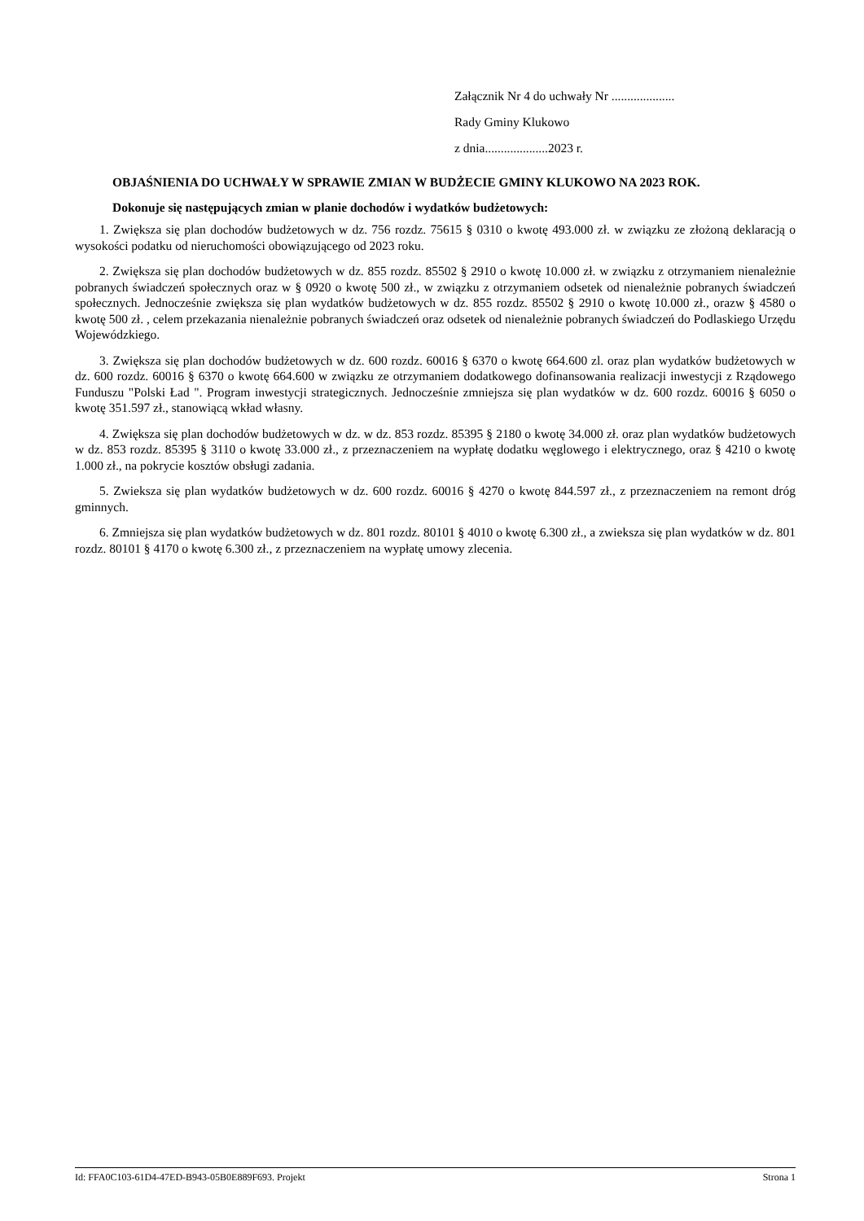Załącznik Nr 4 do uchwały Nr ....................
Rady Gminy Klukowo
z dnia....................2023 r.
OBJAŚNIENIA DO UCHWAŁY W SPRAWIE ZMIAN W BUDŻECIE GMINY KLUKOWO NA 2023 ROK.
Dokonuje się następujących zmian w planie dochodów i wydatków budżetowych:
1. Zwiększa się plan dochodów budżetowych w dz. 756 rozdz. 75615 § 0310 o kwotę 493.000 zł. w związku ze złożoną deklaracją o wysokości podatku od nieruchomości obowiązującego od 2023 roku.
2. Zwiększa się plan dochodów budżetowych w dz. 855 rozdz. 85502 § 2910 o kwotę 10.000 zł. w związku z otrzymaniem nienależnie pobranych świadczeń społecznych oraz w § 0920 o kwotę 500 zł., w związku z otrzymaniem odsetek od nienależnie pobranych świadczeń społecznych. Jednocześnie zwiększa się plan wydatków budżetowych w dz. 855 rozdz. 85502 § 2910 o kwotę 10.000 zł., orazw § 4580 o kwotę 500 zł. , celem przekazania nienależnie pobranych świadczeń oraz odsetek od nienależnie pobranych świadczeń do Podlaskiego Urzędu Wojewódzkiego.
3. Zwiększa się plan dochodów budżetowych w dz. 600 rozdz. 60016 § 6370 o kwotę 664.600 zl. oraz plan wydatków budżetowych w dz. 600 rozdz. 60016 § 6370 o kwotę 664.600 w związku ze otrzymaniem dodatkowego dofinansowania realizacji inwestycji z Rządowego Funduszu "Polski Ład ". Program inwestycji strategicznych. Jednocześnie zmniejsza się plan wydatków w dz. 600 rozdz. 60016 § 6050 o kwotę 351.597 zł., stanowiącą wkład własny.
4. Zwiększa się plan dochodów budżetowych w dz. w dz. 853 rozdz. 85395 § 2180 o kwotę 34.000 zł. oraz plan wydatków budżetowych w dz. 853 rozdz. 85395 § 3110 o kwotę 33.000 zł., z przeznaczeniem na wypłatę dodatku węglowego i elektrycznego, oraz § 4210 o kwotę 1.000 zł., na pokrycie kosztów obsługi zadania.
5. Zwieksza się plan wydatków budżetowych w dz. 600 rozdz. 60016 § 4270 o kwotę 844.597 zł., z przeznaczeniem na remont dróg gminnych.
6. Zmniejsza się plan wydatków budżetowych w dz. 801 rozdz. 80101 § 4010 o kwotę 6.300 zł., a zwieksza się plan wydatków w dz. 801 rozdz. 80101 § 4170 o kwotę 6.300 zł., z przeznaczeniem na wypłatę umowy zlecenia.
Id: FFA0C103-61D4-47ED-B943-05B0E889F693. Projekt Strona 1